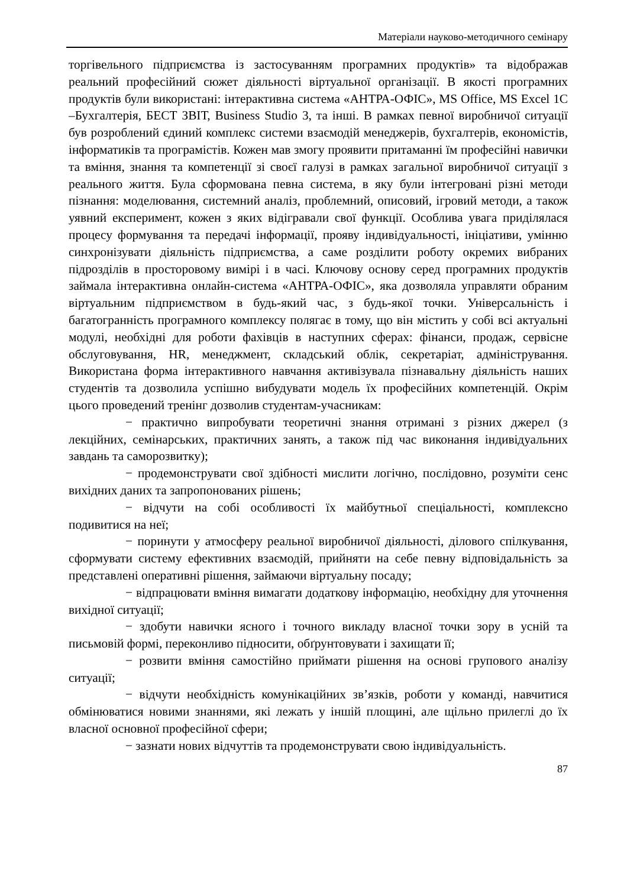Матеріали науково-методичного семінару
торгівельного підприємства із застосуванням програмних продуктів» та відображав реальний професійний сюжет діяльності віртуальної організації. В якості програмних продуктів були використані: інтерактивна система «АНТРА-ОФІС», MS Office, MS Excel 1C –Бухгалтерія, БЕСТ ЗВІТ, Business Studio 3, та інші. В рамках певної виробничої ситуації був розроблений єдиний комплекс системи взаємодій менеджерів, бухгалтерів, економістів, інформатиків та програмістів. Кожен мав змогу проявити притаманні їм професійні навички та вміння, знання та компетенції зі своєї галузі в рамках загальної виробничої ситуації з реального життя. Була сформована певна система, в яку були інтегровані різні методи пізнання: моделювання, системний аналіз, проблемний, описовий, ігровий методи, а також уявний експеримент, кожен з яких відігравали свої функції. Особлива увага приділялася процесу формування та передачі інформації, прояву індивідуальності, ініціативи, умінню синхронізувати діяльність підприємства, а саме розділити роботу окремих вибраних підрозділів в просторовому вимірі і в часі. Ключову основу серед програмних продуктів займала інтерактивна онлайн-система «АНТРА-ОФІС», яка дозволяла управляти обраним віртуальним підприємством в будь-який час, з будь-якої точки. Універсальність і багатогранність програмного комплексу полягає в тому, що він містить у собі всі актуальні модулі, необхідні для роботи фахівців в наступних сферах: фінанси, продаж, сервісне обслуговування, HR, менеджмент, складський облік, секретаріат, адміністрування. Використана форма інтерактивного навчання активізувала пізнавальну діяльність наших студентів та дозволила успішно вибудувати модель їх професійних компетенцій. Окрім цього проведений тренінг дозволив студентам-учасникам:
− практично випробувати теоретичні знання отримані з різних джерел (з лекційних, семінарських, практичних занять, а також під час виконання індивідуальних завдань та саморозвитку);
− продемонструвати свої здібності мислити логічно, послідовно, розуміти сенс вихідних даних та запропонованих рішень;
− відчути на собі особливості їх майбутньої спеціальності, комплексно подивитися на неї;
− поринути у атмосферу реальної виробничої діяльності, ділового спілкування, сформувати систему ефективних взаємодій, прийняти на себе певну відповідальність за представлені оперативні рішення, займаючи віртуальну посаду;
− відпрацювати вміння вимагати додаткову інформацію, необхідну для уточнення вихідної ситуації;
− здобути навички ясного і точного викладу власної точки зору в усній та письмовій формі, переконливо підносити, обґрунтовувати і захищати її;
− розвити вміння самостійно приймати рішення на основі групового аналізу ситуації;
− відчути необхідність комунікаційних зв’язків, роботи у команді, навчитися обмінюватися новими знаннями, які лежать у іншій площині, але щільно прилеглі до їх власної основної професійної сфери;
− зазнати нових відчуттів та продемонструвати свою індивідуальність.
87